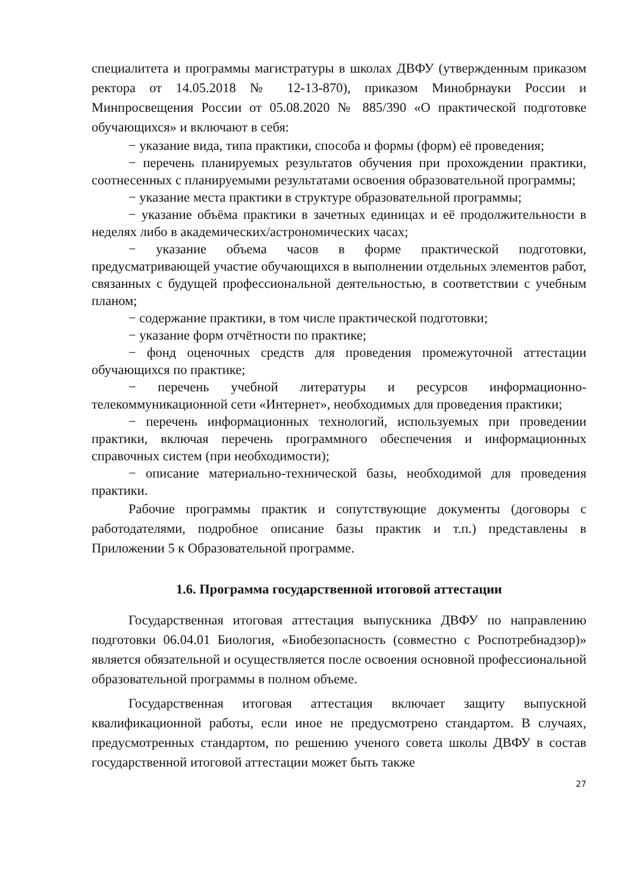специалитета и программы магистратуры в школах ДВФУ (утвержденным приказом ректора от 14.05.2018 № 12-13-870), приказом Минобрнауки России и Минпросвещения России от 05.08.2020 № 885/390 «О практической подготовке обучающихся» и включают в себя:
− указание вида, типа практики, способа и формы (форм) её проведения;
− перечень планируемых результатов обучения при прохождении практики, соотнесенных с планируемыми результатами освоения образовательной программы;
− указание места практики в структуре образовательной программы;
− указание объёма практики в зачетных единицах и её продолжительности в неделях либо в академических/астрономических часах;
− указание объема часов в форме практической подготовки, предусматривающей участие обучающихся в выполнении отдельных элементов работ, связанных с будущей профессиональной деятельностью, в соответствии с учебным планом;
− содержание практики, в том числе практической подготовки;
− указание форм отчётности по практике;
− фонд оценочных средств для проведения промежуточной аттестации обучающихся по практике;
− перечень учебной литературы и ресурсов информационно-телекоммуникационной сети «Интернет», необходимых для проведения практики;
− перечень информационных технологий, используемых при проведении практики, включая перечень программного обеспечения и информационных справочных систем (при необходимости);
− описание материально-технической базы, необходимой для проведения практики.
Рабочие программы практик и сопутствующие документы (договоры с работодателями, подробное описание базы практик и т.п.) представлены в Приложении 5 к Образовательной программе.
1.6. Программа государственной итоговой аттестации
Государственная итоговая аттестация выпускника ДВФУ по направлению подготовки 06.04.01 Биология, «Биобезопасность (совместно с Роспотребнадзор)» является обязательной и осуществляется после освоения основной профессиональной образовательной программы в полном объеме.
Государственная итоговая аттестация включает защиту выпускной квалификационной работы, если иное не предусмотрено стандартом. В случаях, предусмотренных стандартом, по решению ученого совета школы ДВФУ в состав государственной итоговой аттестации может быть также
27